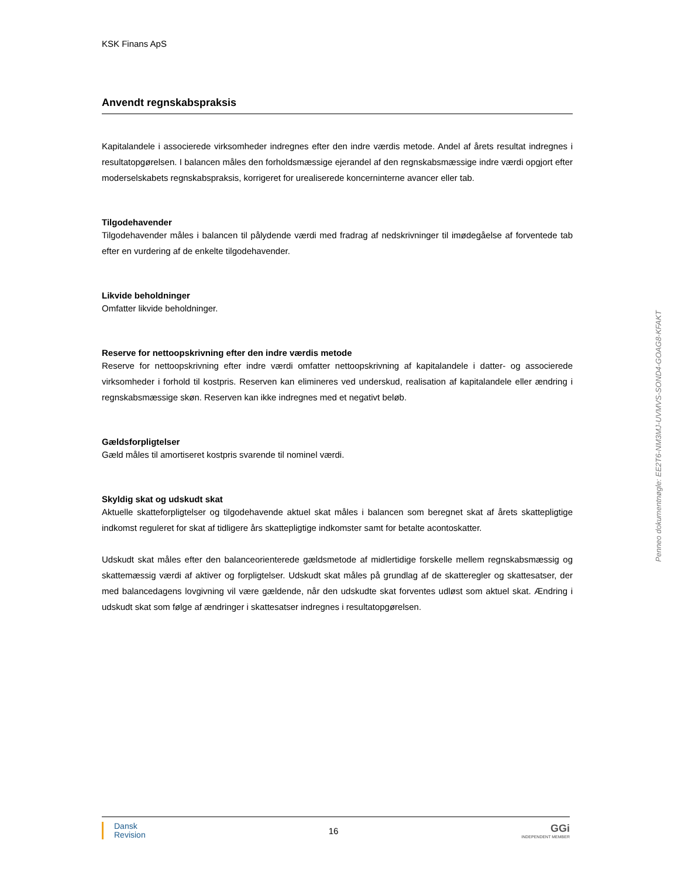KSK Finans ApS
Anvendt regnskabspraksis
Kapitalandele i associerede virksomheder indregnes efter den indre værdis metode. Andel af årets resultat indregnes i resultatopgørelsen. I balancen måles den forholdsmæssige ejerandel af den regnskabsmæssige indre værdi opgjort efter moderselskabets regnskabspraksis, korrigeret for urealiserede koncerninterne avancer eller tab.
Tilgodehavender
Tilgodehavender måles i balancen til pålydende værdi med fradrag af nedskrivninger til imødegåelse af forventede tab efter en vurdering af de enkelte tilgodehavender.
Likvide beholdninger
Omfatter likvide beholdninger.
Reserve for nettoopskrivning efter den indre værdis metode
Reserve for nettoopskrivning efter indre værdi omfatter nettoopskrivning af kapitalandele i datter- og associerede virksomheder i forhold til kostpris. Reserven kan elimineres ved underskud, realisation af kapitalandele eller ændring i regnskabsmæssige skøn. Reserven kan ikke indregnes med et negativt beløb.
Gældsforpligtelser
Gæld måles til amortiseret kostpris svarende til nominel værdi.
Skyldig skat og udskudt skat
Aktuelle skatteforpligtelser og tilgodehavende aktuel skat måles i balancen som beregnet skat af årets skattepligtige indkomst reguleret for skat af tidligere års skattepligtige indkomster samt for betalte acontoskatter.
Udskudt skat måles efter den balanceorienterede gældsmetode af midlertidige forskelle mellem regnskabsmæssig og skattemæssig værdi af aktiver og forpligtelser. Udskudt skat måles på grundlag af de skatteregler og skattesatser, der med balancedagens lovgivning vil være gældende, når den udskudte skat forventes udløst som aktuel skat. Ændring i udskudt skat som følge af ændringer i skattesatser indregnes i resultatopgørelsen.
Penneo dokumentnøgle: EE2T6-NM3MJ-UVMVS-SOND4-GOAG8-KFAKT
Dansk
Revision
16
GGi
INDEPENDENT MEMBER